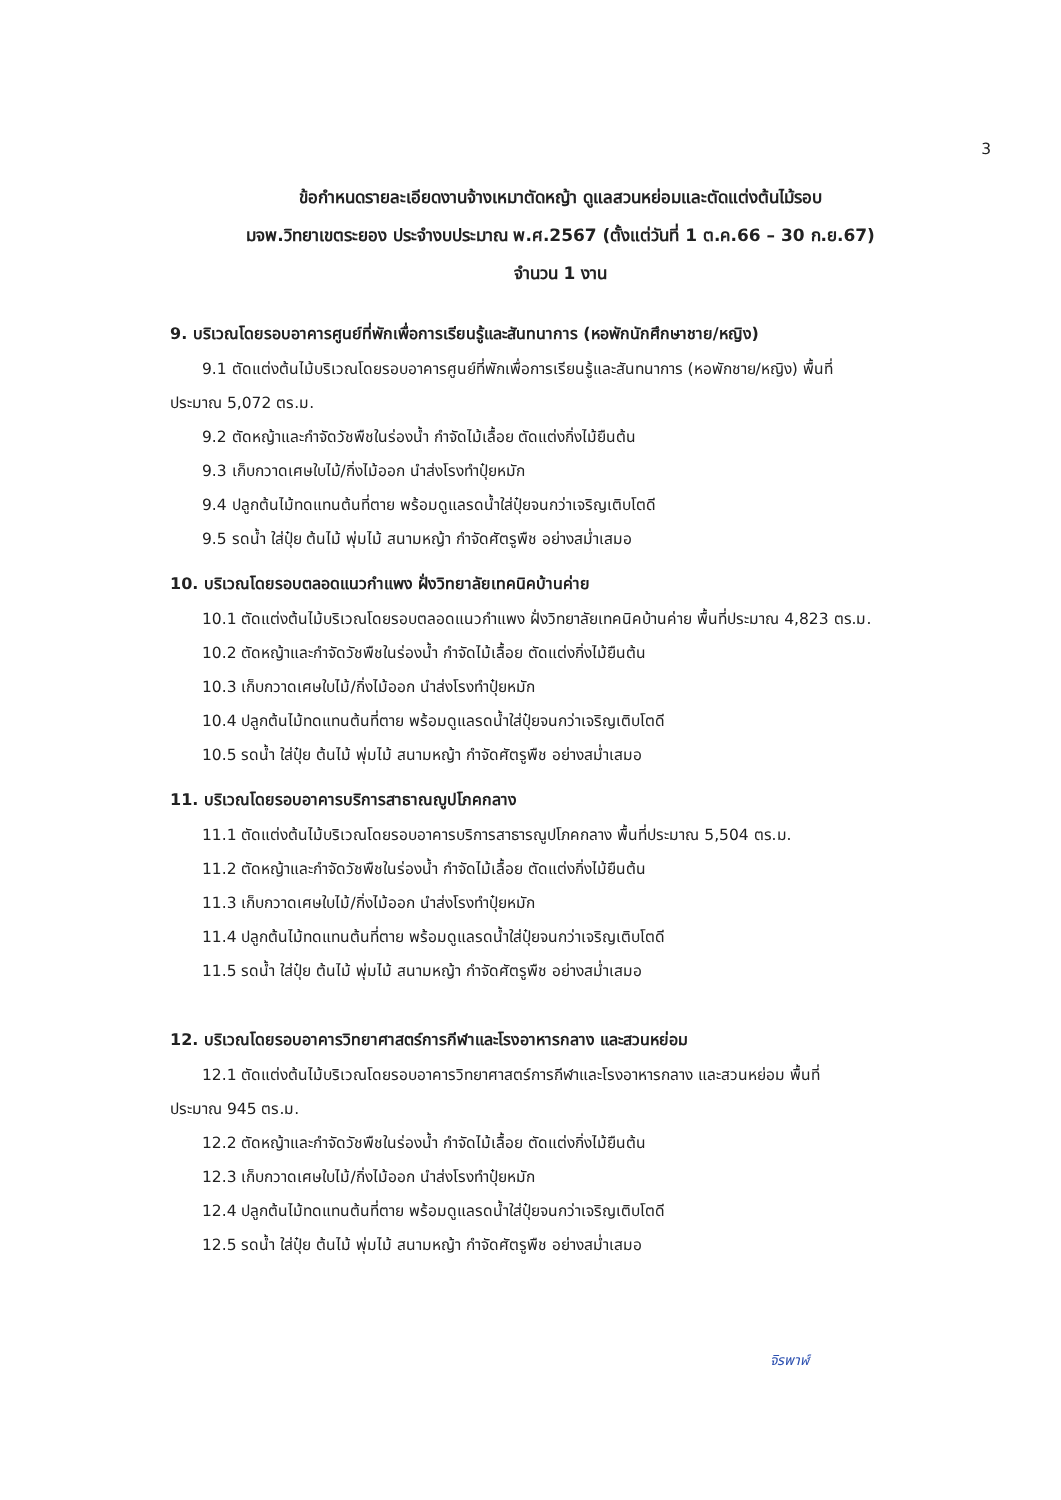3
ข้อกำหนดรายละเอียดงานจ้างเหมาตัดหญ้า ดูแลสวนหย่อมและตัดแต่งต้นไม้รอบ
มจพ.วิทยาเขตระยอง ประจำงบประมาณ พ.ศ.2567 (ตั้งแต่วันที่ 1 ต.ค.66 – 30 ก.ย.67)
จำนวน 1 งาน
9. บริเวณโดยรอบอาคารศูนย์ที่พักเพื่อการเรียนรู้และสันทนาการ (หอพักนักศึกษาชาย/หญิง)
9.1 ตัดแต่งต้นไม้บริเวณโดยรอบอาคารศูนย์ที่พักเพื่อการเรียนรู้และสันทนาการ (หอพักชาย/หญิง) พื้นที่
ประมาณ 5,072 ตร.ม.
9.2 ตัดหญ้าและกำจัดวัชพืชในร่องน้ำ กำจัดไม้เลื้อย ตัดแต่งกิ่งไม้ยืนต้น
9.3 เก็บกวาดเศษใบไม้/กิ่งไม้ออก นำส่งโรงทำปุ๋ยหมัก
9.4 ปลูกต้นไม้ทดแทนต้นที่ตาย พร้อมดูแลรดน้ำใส่ปุ๋ยจนกว่าเจริญเติบโตดี
9.5 รดน้ำ ใส่ปุ๋ย ต้นไม้ พุ่มไม้ สนามหญ้า กำจัดศัตรูพืช อย่างสม่ำเสมอ
10. บริเวณโดยรอบตลอดแนวกำแพง ฝั่งวิทยาลัยเทคนิคบ้านค่าย
10.1 ตัดแต่งต้นไม้บริเวณโดยรอบตลอดแนวกำแพง ฝั่งวิทยาลัยเทคนิคบ้านค่าย พื้นที่ประมาณ 4,823 ตร.ม.
10.2 ตัดหญ้าและกำจัดวัชพืชในร่องน้ำ กำจัดไม้เลื้อย ตัดแต่งกิ่งไม้ยืนต้น
10.3 เก็บกวาดเศษใบไม้/กิ่งไม้ออก นำส่งโรงทำปุ๋ยหมัก
10.4 ปลูกต้นไม้ทดแทนต้นที่ตาย พร้อมดูแลรดน้ำใส่ปุ๋ยจนกว่าเจริญเติบโตดี
10.5 รดน้ำ ใส่ปุ๋ย ต้นไม้ พุ่มไม้ สนามหญ้า กำจัดศัตรูพืช อย่างสม่ำเสมอ
11. บริเวณโดยรอบอาคารบริการสาธาณญูปโภคกลาง
11.1 ตัดแต่งต้นไม้บริเวณโดยรอบอาคารบริการสาธารณูปโภคกลาง พื้นที่ประมาณ 5,504 ตร.ม.
11.2 ตัดหญ้าและกำจัดวัชพืชในร่องน้ำ กำจัดไม้เลื้อย ตัดแต่งกิ่งไม้ยืนต้น
11.3 เก็บกวาดเศษใบไม้/กิ่งไม้ออก นำส่งโรงทำปุ๋ยหมัก
11.4 ปลูกต้นไม้ทดแทนต้นที่ตาย พร้อมดูแลรดน้ำใส่ปุ๋ยจนกว่าเจริญเติบโตดี
11.5 รดน้ำ ใส่ปุ๋ย ต้นไม้ พุ่มไม้ สนามหญ้า กำจัดศัตรูพืช อย่างสม่ำเสมอ
12. บริเวณโดยรอบอาคารวิทยาศาสตร์การกีฬาและโรงอาหารกลาง และสวนหย่อม
12.1 ตัดแต่งต้นไม้บริเวณโดยรอบอาคารวิทยาศาสตร์การกีฬาและโรงอาหารกลาง และสวนหย่อม พื้นที่
ประมาณ 945 ตร.ม.
12.2 ตัดหญ้าและกำจัดวัชพืชในร่องน้ำ กำจัดไม้เลื้อย ตัดแต่งกิ่งไม้ยืนต้น
12.3 เก็บกวาดเศษใบไม้/กิ่งไม้ออก นำส่งโรงทำปุ๋ยหมัก
12.4 ปลูกต้นไม้ทดแทนต้นที่ตาย พร้อมดูแลรดน้ำใส่ปุ๋ยจนกว่าเจริญเติบโตดี
12.5 รดน้ำ ใส่ปุ๋ย ต้นไม้ พุ่มไม้ สนามหญ้า กำจัดศัตรูพืช อย่างสม่ำเสมอ
จิรพาฬ์